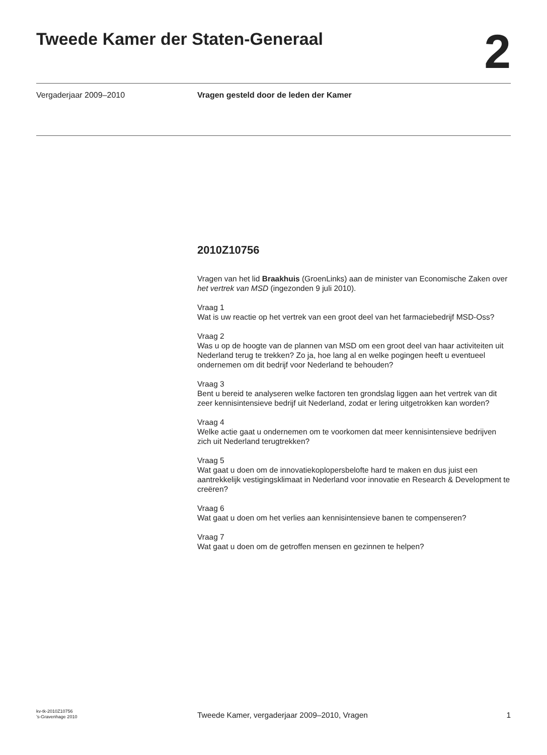Tweede Kamer der Staten-Generaal
2
Vergaderjaar 2009–2010 Vragen gesteld door de leden der Kamer
2010Z10756
Vragen van het lid Braakhuis (GroenLinks) aan de minister van Economische Zaken over het vertrek van MSD (ingezonden 9 juli 2010).
Vraag 1
Wat is uw reactie op het vertrek van een groot deel van het farmaciebedrijf MSD-Oss?
Vraag 2
Was u op de hoogte van de plannen van MSD om een groot deel van haar activiteiten uit Nederland terug te trekken? Zo ja, hoe lang al en welke pogingen heeft u eventueel ondernemen om dit bedrijf voor Nederland te behouden?
Vraag 3
Bent u bereid te analyseren welke factoren ten grondslag liggen aan het vertrek van dit zeer kennisintensieve bedrijf uit Nederland, zodat er lering uitgetrokken kan worden?
Vraag 4
Welke actie gaat u ondernemen om te voorkomen dat meer kennisintensieve bedrijven zich uit Nederland terugtrekken?
Vraag 5
Wat gaat u doen om de innovatiekoplopersbelofte hard te maken en dus juist een aantrekkelijk vestigingsklimaat in Nederland voor innovatie en Research & Development te creëren?
Vraag 6
Wat gaat u doen om het verlies aan kennisintensieve banen te compenseren?
Vraag 7
Wat gaat u doen om de getroffen mensen en gezinnen te helpen?
kv-tk-2010Z10756
’s-Gravenhage 2010
Tweede Kamer, vergaderjaar 2009–2010, Vragen
1